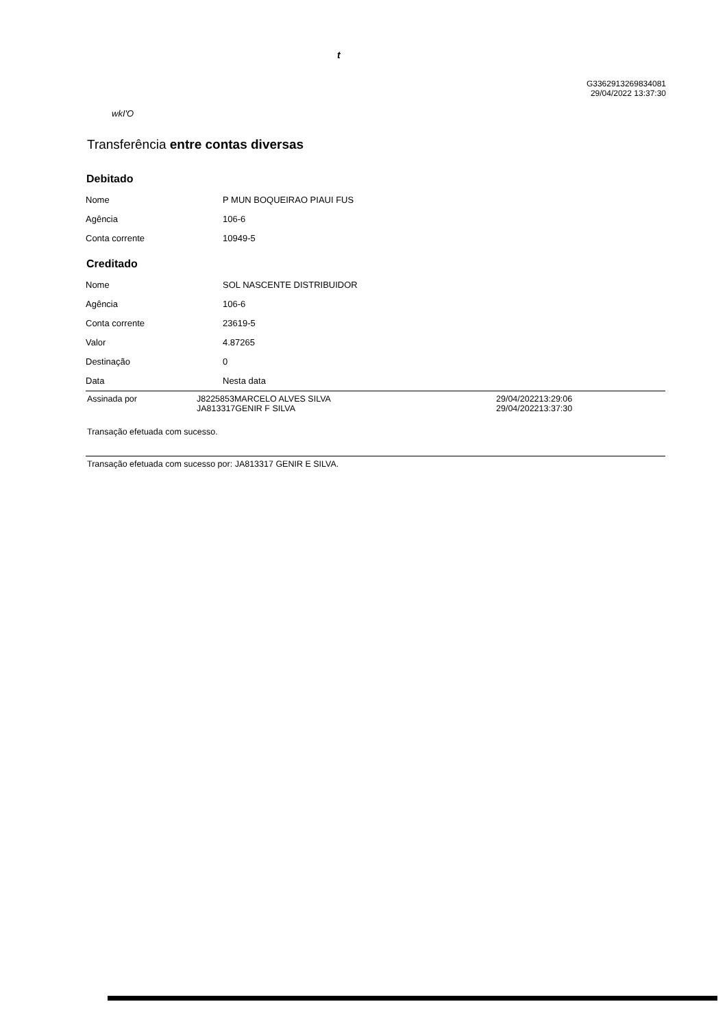t
G3362913269834081
29/04/2022 13:37:30
wkI'O
Transferência entre contas diversas
Debitado
| Nome | P MUN BOQUEIRAO PIAUI FUS |
| Agência | 106-6 |
| Conta corrente | 10949-5 |
Creditado
| Nome | SOL NASCENTE DISTRIBUIDOR |
| Agência | 106-6 |
| Conta corrente | 23619-5 |
| Valor | 4.87265 |
| Destinação | 0 |
| Data | Nesta data |
Assinada por J8225853MARCELO ALVES SILVA
JA813317GENIR F SILVA
29/04/202213:29:06
29/04/202213:37:30
Transação efetuada com sucesso.
Transação efetuada com sucesso por: JA813317 GENIR E SILVA.